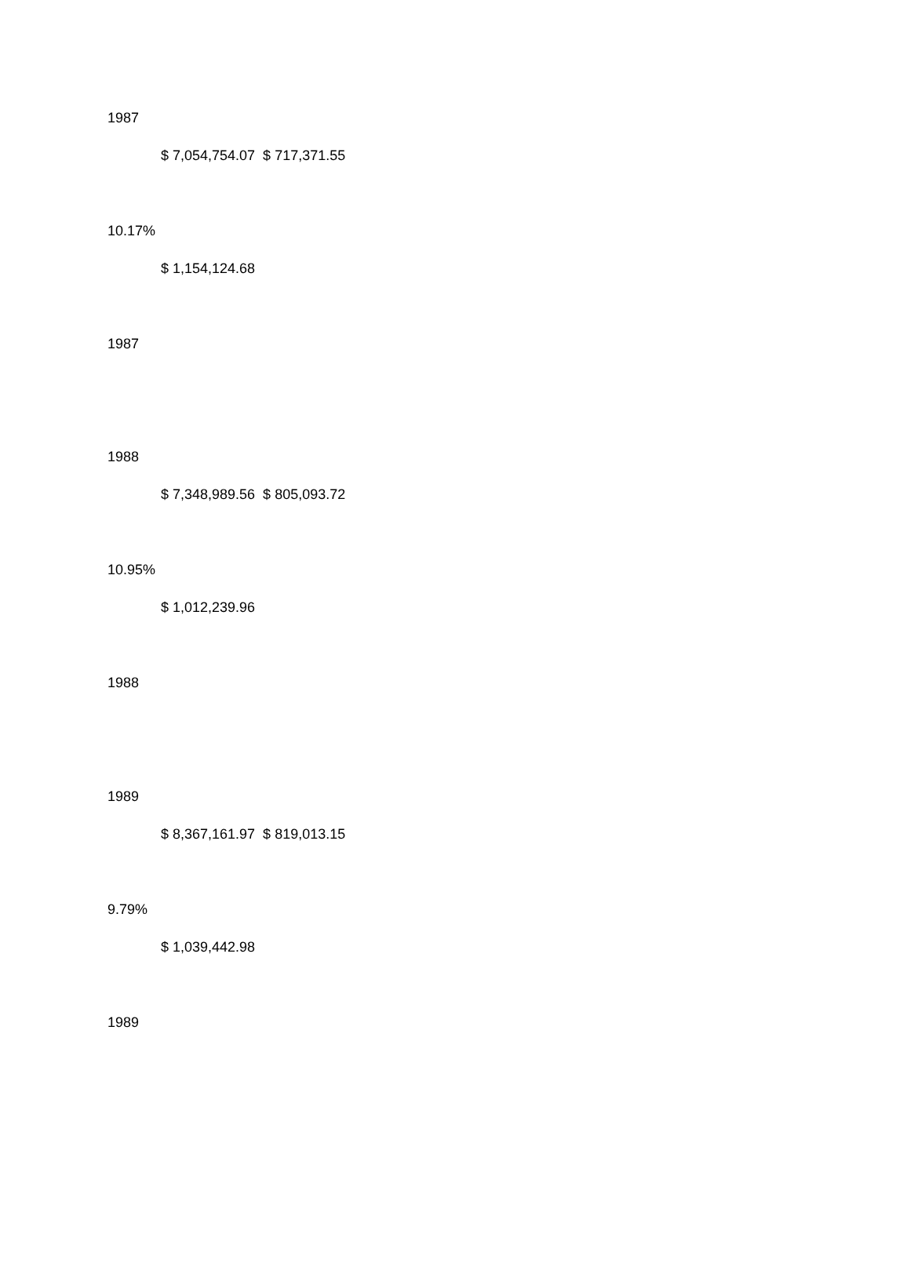1987
$ 7,054,754.07 $ 717,371.55
10.17%
$ 1,154,124.68
1987
1988
$ 7,348,989.56 $ 805,093.72
10.95%
$ 1,012,239.96
1988
1989
$ 8,367,161.97 $ 819,013.15
9.79%
$ 1,039,442.98
1989